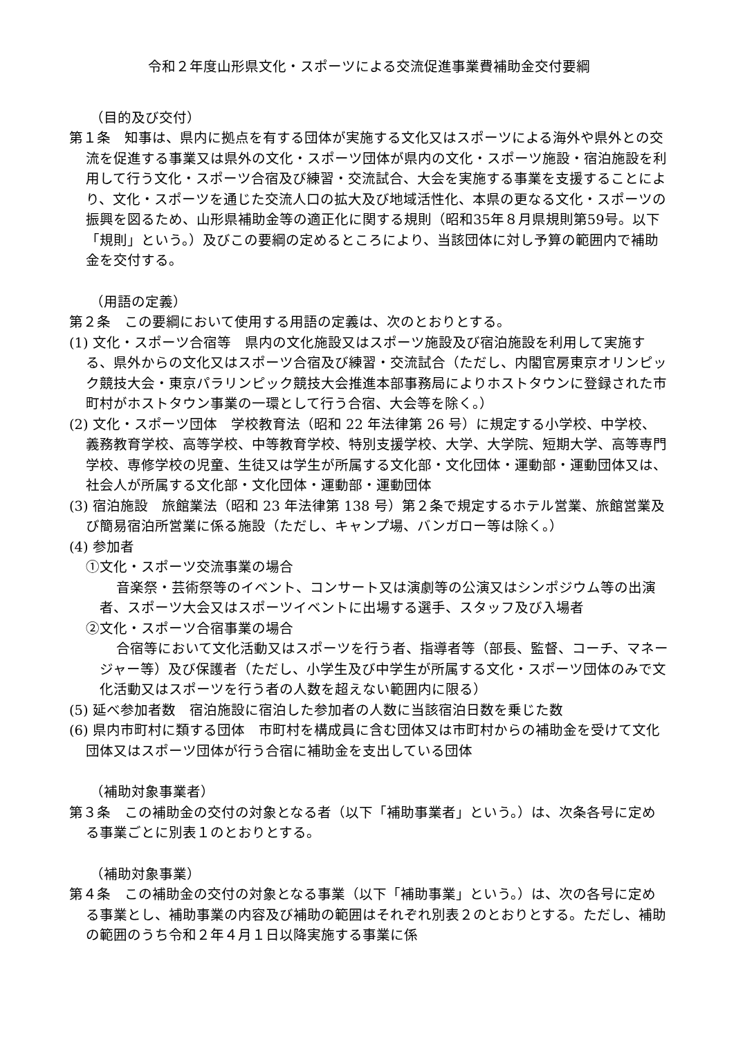令和２年度山形県文化・スポーツによる交流促進事業費補助金交付要綱
（目的及び交付）
第１条　知事は、県内に拠点を有する団体が実施する文化又はスポーツによる海外や県外との交流を促進する事業又は県外の文化・スポーツ団体が県内の文化・スポーツ施設・宿泊施設を利用して行う文化・スポーツ合宿及び練習・交流試合、大会を実施する事業を支援することにより、文化・スポーツを通じた交流人口の拡大及び地域活性化、本県の更なる文化・スポーツの振興を図るため、山形県補助金等の適正化に関する規則（昭和35年８月県規則第59号。以下「規則」という。）及びこの要綱の定めるところにより、当該団体に対し予算の範囲内で補助金を交付する。
（用語の定義）
第２条　この要綱において使用する用語の定義は、次のとおりとする。
(1) 文化・スポーツ合宿等　県内の文化施設又はスポーツ施設及び宿泊施設を利用して実施する、県外からの文化又はスポーツ合宿及び練習・交流試合（ただし、内閣官房東京オリンピック競技大会・東京パラリンピック競技大会推進本部事務局によりホストタウンに登録された市町村がホストタウン事業の一環として行う合宿、大会等を除く。）
(2) 文化・スポーツ団体　学校教育法（昭和 22 年法律第 26 号）に規定する小学校、中学校、義務教育学校、高等学校、中等教育学校、特別支援学校、大学、大学院、短期大学、高等専門学校、専修学校の児童、生徒又は学生が所属する文化部・文化団体・運動部・運動団体又は、社会人が所属する文化部・文化団体・運動部・運動団体
(3) 宿泊施設　旅館業法（昭和 23 年法律第 138 号）第２条で規定するホテル営業、旅館営業及び簡易宿泊所営業に係る施設（ただし、キャンプ場、バンガロー等は除く。）
(4) 参加者
①文化・スポーツ交流事業の場合
音楽祭・芸術祭等のイベント、コンサート又は演劇等の公演又はシンポジウム等の出演者、スポーツ大会又はスポーツイベントに出場する選手、スタッフ及び入場者
②文化・スポーツ合宿事業の場合
合宿等において文化活動又はスポーツを行う者、指導者等（部長、監督、コーチ、マネージャー等）及び保護者（ただし、小学生及び中学生が所属する文化・スポーツ団体のみで文化活動又はスポーツを行う者の人数を超えない範囲内に限る）
(5) 延べ参加者数　宿泊施設に宿泊した参加者の人数に当該宿泊日数を乗じた数
(6) 県内市町村に類する団体　市町村を構成員に含む団体又は市町村からの補助金を受けて文化団体又はスポーツ団体が行う合宿に補助金を支出している団体
（補助対象事業者）
第３条　この補助金の交付の対象となる者（以下「補助事業者」という。）は、次条各号に定める事業ごとに別表１のとおりとする。
（補助対象事業）
第４条　この補助金の交付の対象となる事業（以下「補助事業」という。）は、次の各号に定める事業とし、補助事業の内容及び補助の範囲はそれぞれ別表２のとおりとする。ただし、補助の範囲のうち令和２年４月１日以降実施する事業に係